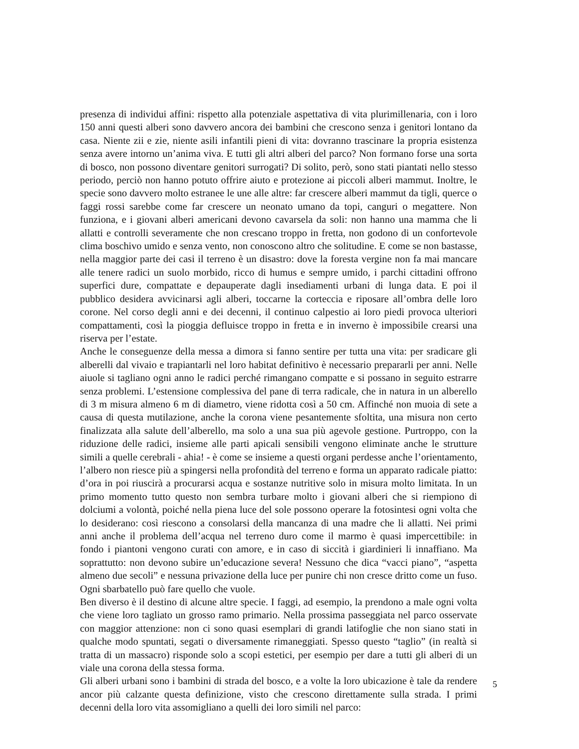presenza di individui affini: rispetto alla potenziale aspettativa di vita plurimillenaria, con i loro 150 anni questi alberi sono davvero ancora dei bambini che crescono senza i genitori lontano da casa. Niente zii e zie, niente asili infantili pieni di vita: dovranno trascinare la propria esistenza senza avere intorno un’anima viva. E tutti gli altri alberi del parco? Non formano forse una sorta di bosco, non possono diventare genitori surrogati? Di solito, però, sono stati piantati nello stesso periodo, perciò non hanno potuto offrire aiuto e protezione ai piccoli alberi mammut. Inoltre, le specie sono davvero molto estranee le une alle altre: far crescere alberi mammut da tigli, querce o faggi rossi sarebbe come far crescere un neonato umano da topi, canguri o megattere. Non funziona, e i giovani alberi americani devono cavarsela da soli: non hanno una mamma che li allatti e controlli severamente che non crescano troppo in fretta, non godono di un confortevole clima boschivo umido e senza vento, non conoscono altro che solitudine. E come se non bastasse, nella maggior parte dei casi il terreno è un disastro: dove la foresta vergine non fa mai mancare alle tenere radici un suolo morbido, ricco di humus e sempre umido, i parchi cittadini offrono superfici dure, compattate e depauperate dagli insediamenti urbani di lunga data. E poi il pubblico desidera avvicinarsi agli alberi, toccarne la corteccia e riposare all’ombra delle loro corone. Nel corso degli anni e dei decenni, il continuo calpestio ai loro piedi provoca ulteriori compattamenti, così la pioggia defluisce troppo in fretta e in inverno è impossibile crearsi una riserva per l’estate.
Anche le conseguenze della messa a dimora si fanno sentire per tutta una vita: per sradicare gli alberelli dal vivaio e trapiantarli nel loro habitat definitivo è necessario prepararli per anni. Nelle aiuole si tagliano ogni anno le radici perché rimangano compatte e si possano in seguito estrarre senza problemi. L’estensione complessiva del pane di terra radicale, che in natura in un alberello di 3 m misura almeno 6 m di diametro, viene ridotta così a 50 cm. Affinché non muoia di sete a causa di questa mutilazione, anche la corona viene pesantemente sfoltita, una misura non certo finalizzata alla salute dell’alberello, ma solo a una sua più agevole gestione. Purtroppo, con la riduzione delle radici, insieme alle parti apicali sensibili vengono eliminate anche le strutture simili a quelle cerebrali - ahia! - è come se insieme a questi organi perdesse anche l’orientamento, l’albero non riesce più a spingersi nella profondità del terreno e forma un apparato radicale piatto: d’ora in poi riuscirà a procurarsi acqua e sostanze nutritive solo in misura molto limitata. In un primo momento tutto questo non sembra turbare molto i giovani alberi che si riempiono di dolciumi a volontà, poiché nella piena luce del sole possono operare la fotosintesi ogni volta che lo desiderano: così riescono a consolarsi della mancanza di una madre che li allatti. Nei primi anni anche il problema dell’acqua nel terreno duro come il marmo è quasi impercettibile: in fondo i piantoni vengono curati con amore, e in caso di siccità i giardinieri li innaffiano. Ma soprattutto: non devono subire un’educazione severa! Nessuno che dica “vacci piano”, “aspetta almeno due secoli” e nessuna privazione della luce per punire chi non cresce dritto come un fuso. Ogni sbarbatello può fare quello che vuole.
Ben diverso è il destino di alcune altre specie. I faggi, ad esempio, la prendono a male ogni volta che viene loro tagliato un grosso ramo primario. Nella prossima passeggiata nel parco osservate con maggior attenzione: non ci sono quasi esemplari di grandi latifoglie che non siano stati in qualche modo spuntati, segati o diversamente rimaneggiati. Spesso questo “taglio” (in realtà si tratta di un massacro) risponde solo a scopi estetici, per esempio per dare a tutti gli alberi di un viale una corona della stessa forma.
Gli alberi urbani sono i bambini di strada del bosco, e a volte la loro ubicazione è tale da rendere ancor più calzante questa definizione, visto che crescono direttamente sulla strada. I primi decenni della loro vita assomigliano a quelli dei loro simili nel parco:
5